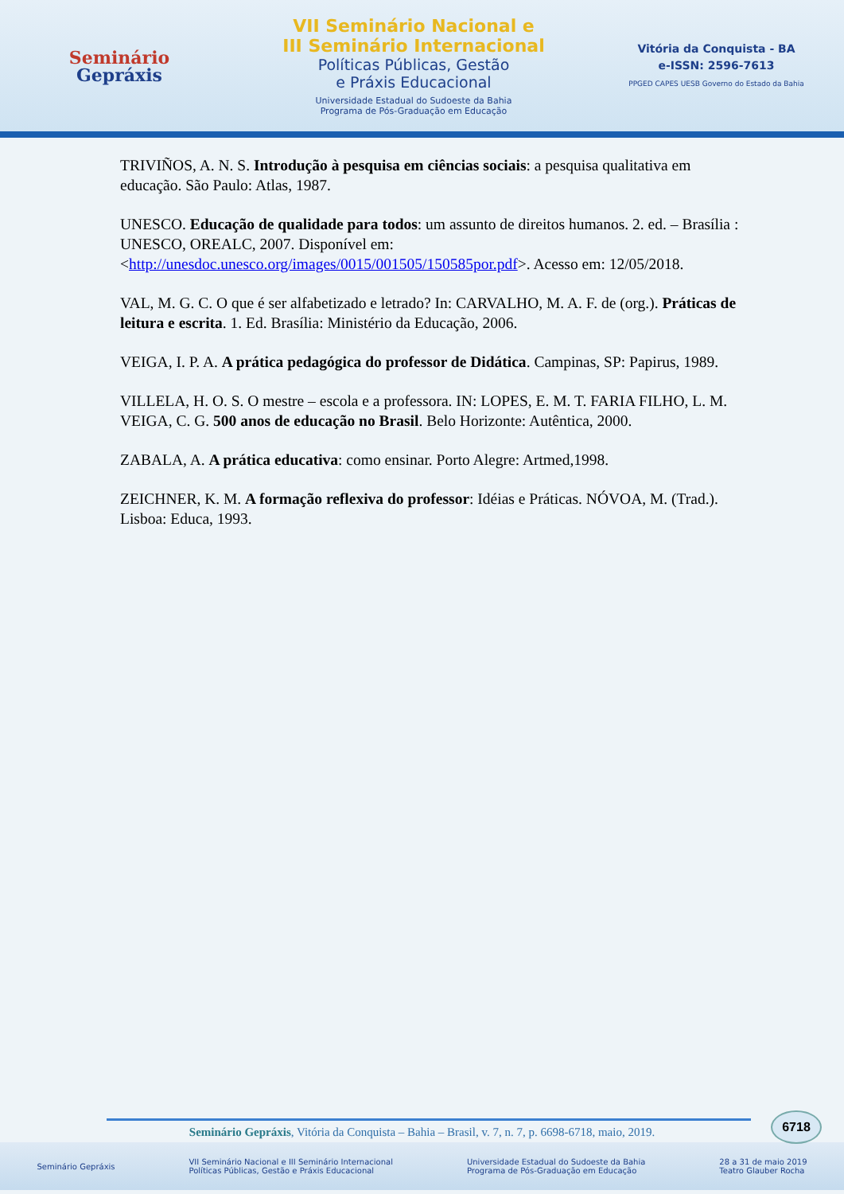Seminário
Gepráxis
VII Seminário Nacional e
III Seminário Internacional
Políticas Públicas, Gestão
e Práxis Educacional
Universidade Estadual do Sudoeste da Bahia
Programa de Pós-Graduação em Educação
Vitória da Conquista - BA
e-ISSN: 2596-7613
PPGED CAPES UESB Governo do Estado da Bahia
TRIVIÑOS, A. N. S. Introdução à pesquisa em ciências sociais: a pesquisa qualitativa em educação. São Paulo: Atlas, 1987.
UNESCO. Educação de qualidade para todos: um assunto de direitos humanos. 2. ed. – Brasília : UNESCO, OREALC, 2007. Disponível em: <http://unesdoc.unesco.org/images/0015/001505/150585por.pdf>. Acesso em: 12/05/2018.
VAL, M. G. C. O que é ser alfabetizado e letrado? In: CARVALHO, M. A. F. de (org.). Práticas de leitura e escrita. 1. Ed. Brasília: Ministério da Educação, 2006.
VEIGA, I. P. A. A prática pedagógica do professor de Didática. Campinas, SP: Papirus, 1989.
VILLELA, H. O. S. O mestre – escola e a professora. IN: LOPES, E. M. T. FARIA FILHO, L. M. VEIGA, C. G. 500 anos de educação no Brasil. Belo Horizonte: Autêntica, 2000.
ZABALA, A. A prática educativa: como ensinar. Porto Alegre: Artmed,1998.
ZEICHNER, K. M. A formação reflexiva do professor: Idéias e Práticas. NÓVOA, M. (Trad.). Lisboa: Educa, 1993.
6718
Seminário Gepráxis, Vitória da Conquista – Bahia – Brasil, v. 7, n. 7, p. 6698-6718, maio, 2019.
Seminário Gepráxis VII Seminário Nacional e III Seminário Internacional
Políticas Públicas, Gestão e Práxis Educacional Universidade Estadual do Sudoeste da Bahia
Programa de Pós-Graduação em Educação 28 a 31 de maio 2019
Teatro Glauber Rocha